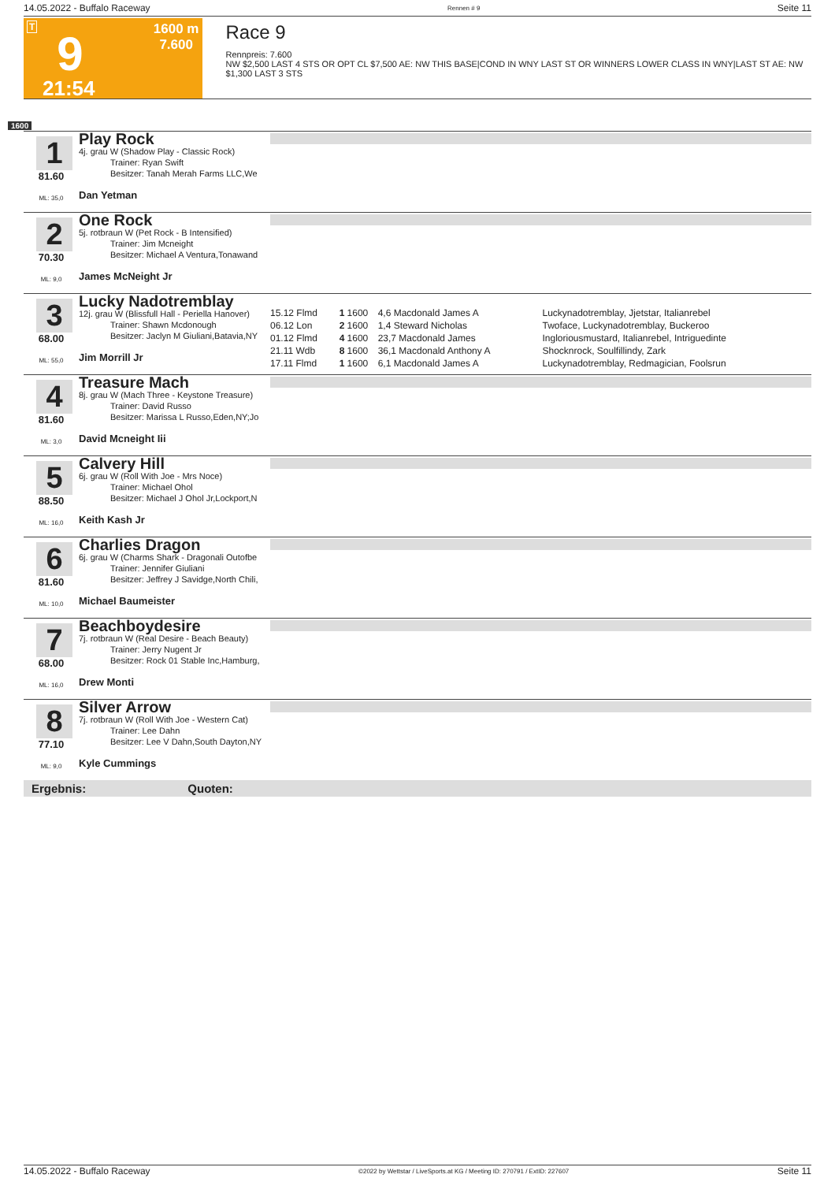14.05.2022 - Buffalo Raceway Rennen # 9 Seite 11
T
9
21:54
1600 m
7.600
Race 9
Rennpreis: 7.600
NW $2,500 LAST 4 STS OR OPT CL $7,500 AE: NW THIS BASE|COND IN WNY LAST ST OR WINNERS LOWER CLASS IN WNY|LAST ST AE: NW $1,300 LAST 3 STS
1600
1
81.60
ML: 35,0
Play Rock
4j. grau W (Shadow Play - Classic Rock)
Trainer: Ryan Swift
Besitzer: Tanah Merah Farms LLC,We
Dan Yetman
2
70.30
ML: 9,0
One Rock
5j. rotbraun W (Pet Rock - B Intensified)
Trainer: Jim Mcneight
Besitzer: Michael A Ventura,Tonawand
James McNeight Jr
3
68.00
ML: 55,0
Lucky Nadotremblay
12j. grau W (Blissfull Hall - Periella Hanover)
Trainer: Shawn Mcdonough
Besitzer: Jaclyn M Giuliani,Batavia,NY
Jim Morrill Jr
| 15.12 Flmd | 1 | 1600 | 4,6 Macdonald James A | Luckynadotremblay, Jjetstar, Italianrebel |
| 06.12 Lon | 2 | 1600 | 1,4 Steward Nicholas | Twoface, Luckynadotremblay, Buckeroo |
| 01.12 Flmd | 4 | 1600 | 23,7 Macdonald James | Ingloriousmustard, Italianrebel, Intriguedinte |
| 21.11 Wdb | 8 | 1600 | 36,1 Macdonald Anthony A | Shocknrock, Soulfillindy, Zark |
| 17.11 Flmd | 1 | 1600 | 6,1 Macdonald James A | Luckynadotremblay, Redmagician, Foolsrun |
4
81.60
ML: 3,0
Treasure Mach
8j. grau W (Mach Three - Keystone Treasure)
Trainer: David Russo
Besitzer: Marissa L Russo,Eden,NY;Jo
David Mcneight Iii
5
88.50
ML: 16,0
Calvery Hill
6j. grau W (Roll With Joe - Mrs Noce)
Trainer: Michael Ohol
Besitzer: Michael J Ohol Jr,Lockport,N
Keith Kash Jr
6
81.60
ML: 10,0
Charlies Dragon
6j. grau W (Charms Shark - Dragonali Outofbe
Trainer: Jennifer Giuliani
Besitzer: Jeffrey J Savidge,North Chili,
Michael Baumeister
7
68.00
ML: 16,0
Beachboydesire
7j. rotbraun W (Real Desire - Beach Beauty)
Trainer: Jerry Nugent Jr
Besitzer: Rock 01 Stable Inc,Hamburg,
Drew Monti
8
77.10
ML: 9,0
Silver Arrow
7j. rotbraun W (Roll With Joe - Western Cat)
Trainer: Lee Dahn
Besitzer: Lee V Dahn,South Dayton,NY
Kyle Cummings
Ergebnis: Quoten:
14.05.2022 - Buffalo Raceway ©2022 by Wettstar / LiveSports.at KG / Meeting ID: 270791 / ExtID: 227607 Seite 11